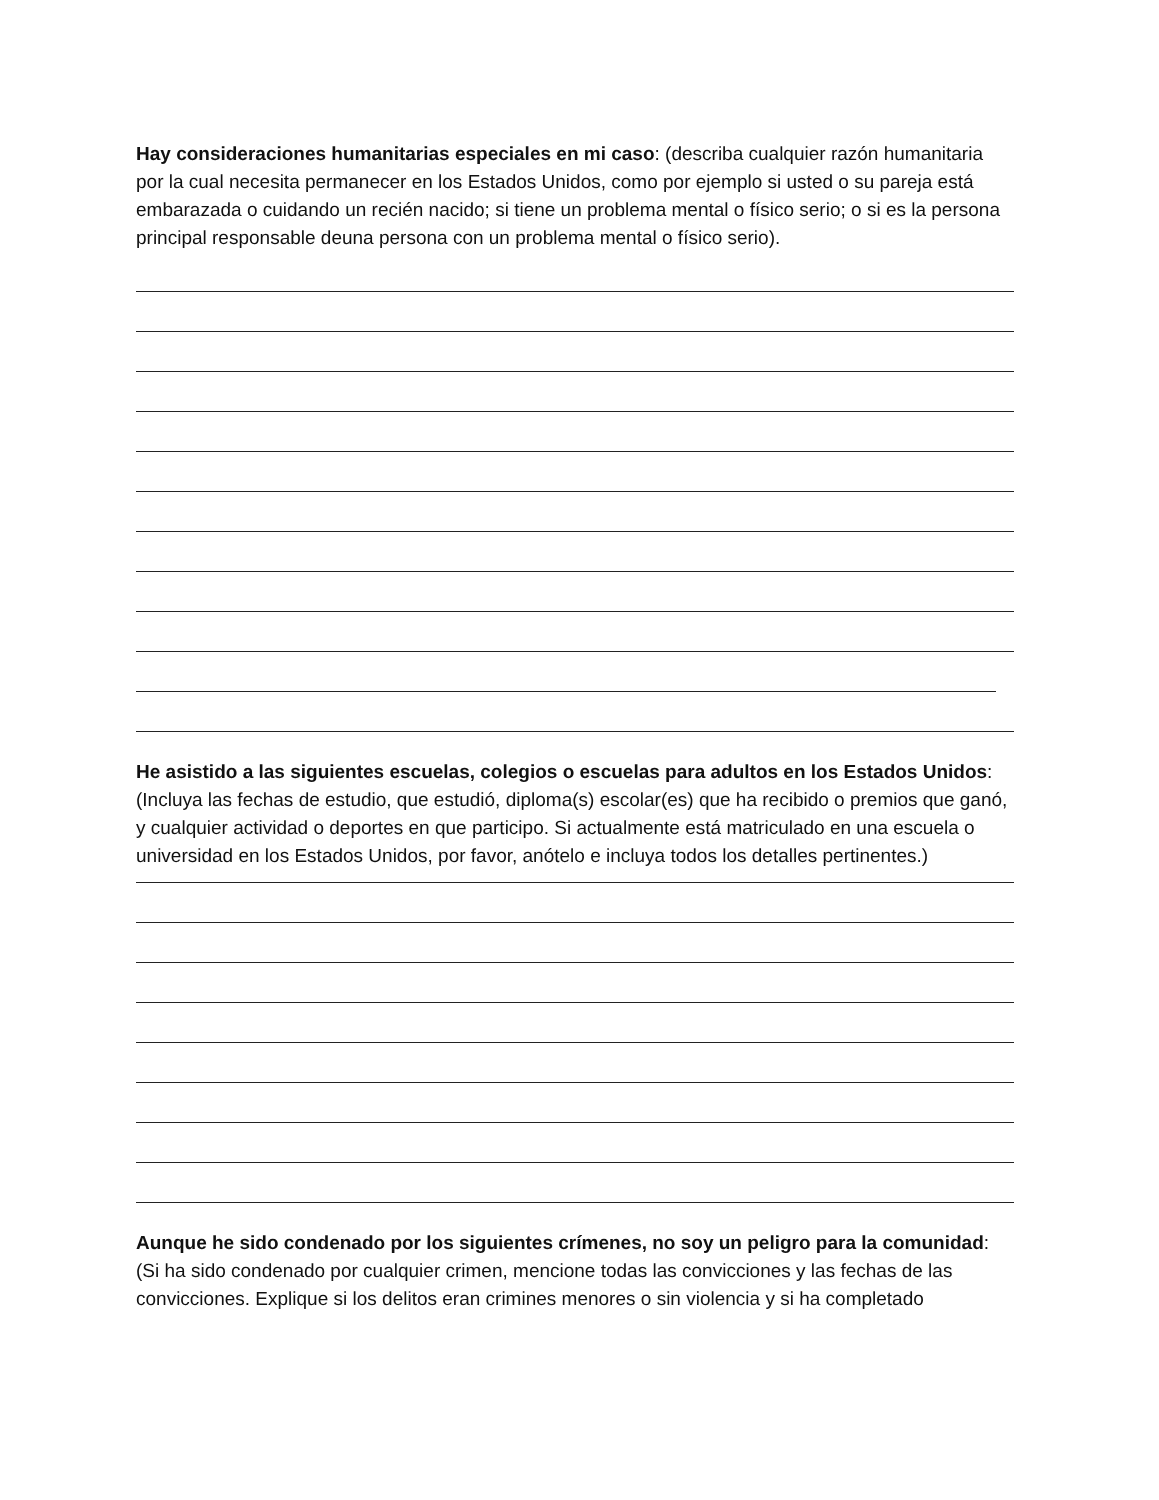Hay consideraciones humanitarias especiales en mi caso: (describa cualquier razón humanitaria por la cual necesita permanecer en los Estados Unidos, como por ejemplo si usted o su pareja está embarazada o cuidando un recién nacido; si tiene un problema mental o físico serio; o si es la persona principal responsable deuna persona con un problema mental o físico serio).
He asistido a las siguientes escuelas, colegios o escuelas para adultos en los Estados Unidos: (Incluya las fechas de estudio, que estudió, diploma(s) escolar(es) que ha recibido o premios que ganó, y cualquier actividad o deportes en que participo. Si actualmente está matriculado en una escuela o universidad en los Estados Unidos, por favor, anótelo e incluya todos los detalles pertinentes.)
Aunque he sido condenado por los siguientes crímenes, no soy un peligro para la comunidad: (Si ha sido condenado por cualquier crimen, mencione todas las convicciones y las fechas de las convicciones. Explique si los delitos eran crimines menores o sin violencia y si ha completado